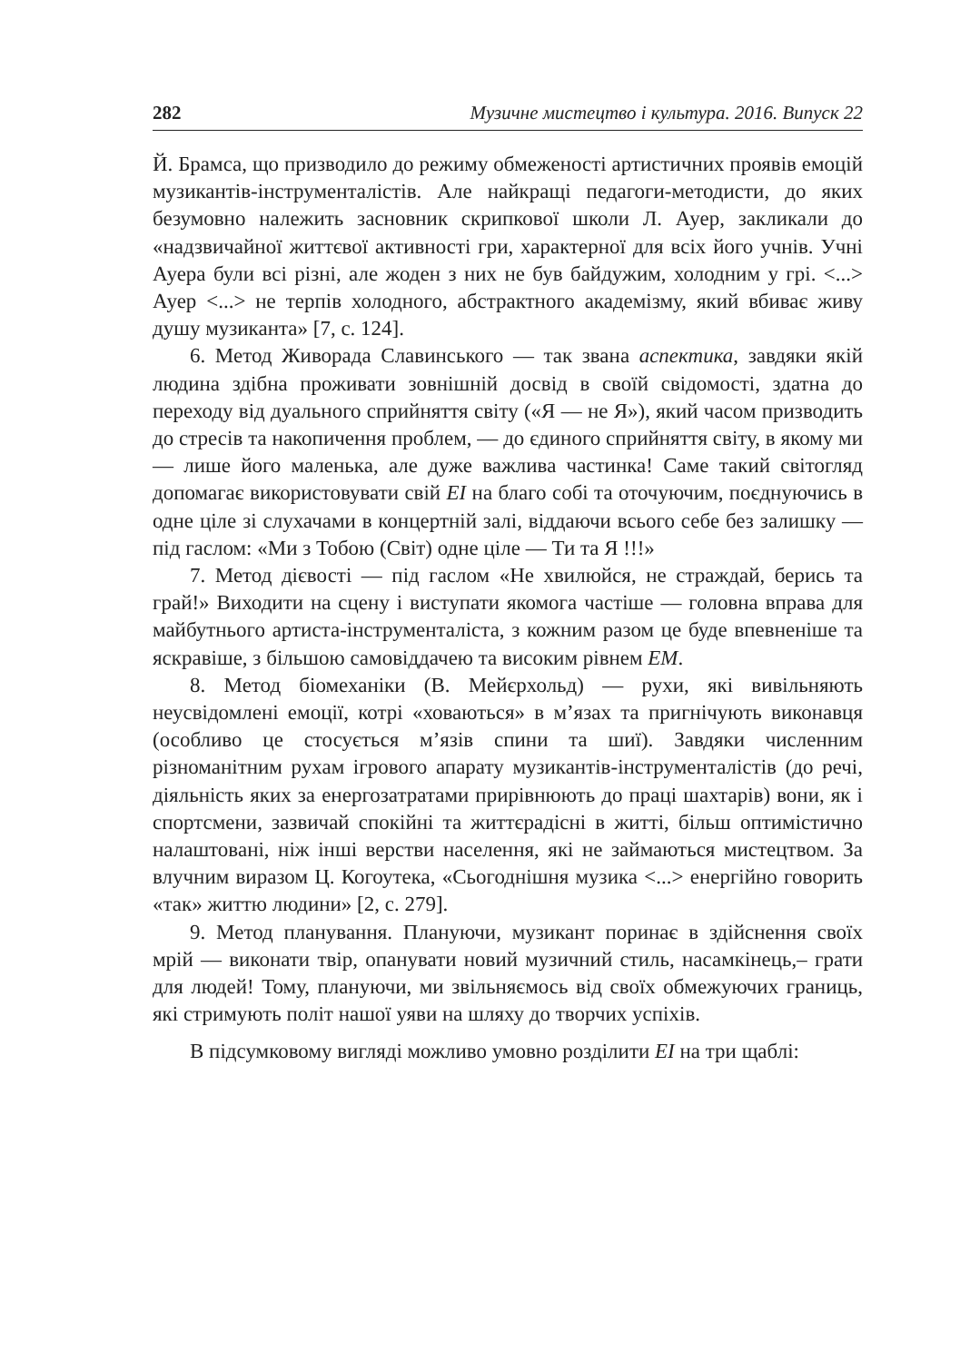282 Музичне мистецтво і культура. 2016. Випуск 22
Й. Брамса, що призводило до режиму обмеженості артистичних проявів емоцій музикантів-інструменталістів. Але найкращі педагоги-методисти, до яких безумовно належить засновник скрипкової школи Л. Ауер, закликали до «надзвичайної життєвої активності гри, характерної для всіх його учнів. Учні Ауера були всі різні, але жоден з них не був байдужим, холодним у грі. <...> Ауер <...> не терпів холодного, абстрактного академізму, який вбиває живу душу музиканта» [7, с. 124].
6. Метод Живорада Славинського — так звана аспектика, завдяки якій людина здібна проживати зовнішній досвід в своїй свідомості, здатна до переходу від дуального сприйняття світу («Я — не Я»), який часом призводить до стресів та накопичення проблем, — до єдиного сприйняття світу, в якому ми — лише його маленька, але дуже важлива частинка! Саме такий світогляд допомагає використовувати свій ЕІ на благо собі та оточуючим, поєднуючись в одне ціле зі слухачами в концертній залі, віддаючи всього себе без залишку — під гаслом: «Ми з Тобою (Світ) одне ціле — Ти та Я !!!»
7. Метод дієвості — під гаслом «Не хвилюйся, не страждай, берись та грай!» Виходити на сцену і виступати якомога частіше — головна вправа для майбутнього артиста-інструменталіста, з кожним разом це буде впевненіше та яскравіше, з більшою самовіддачею та високим рівнем ЕМ.
8. Метод біомеханіки (В. Мейєрхольд) — рухи, які вивільняють неусвідомлені емоції, котрі «ховаються» в м’язах та пригнічують виконавця (особливо це стосується м’язів спини та шиї). Завдяки численним різноманітним рухам ігрового апарату музикантів-інструменталістів (до речі, діяльність яких за енергозатратами прирівнюють до праці шахтарів) вони, як і спортсмени, зазвичай спокійні та життєрадісні в житті, більш оптимістично налаштовані, ніж інші верстви населення, які не займаються мистецтвом. За влучним виразом Ц. Когоутека, «Сьогоднішня музика <...> енергійно говорить «так» життю людини» [2, с. 279].
9. Метод планування. Плануючи, музикант поринає в здійснення своїх мрій — виконати твір, опанувати новий музичний стиль, насамкінець,– грати для людей! Тому, плануючи, ми звільняємось від своїх обмежуючих границь, які стримують політ нашої уяви на шляху до творчих успіхів.
В підсумковому вигляді можливо умовно розділити ЕІ на три щаблі: